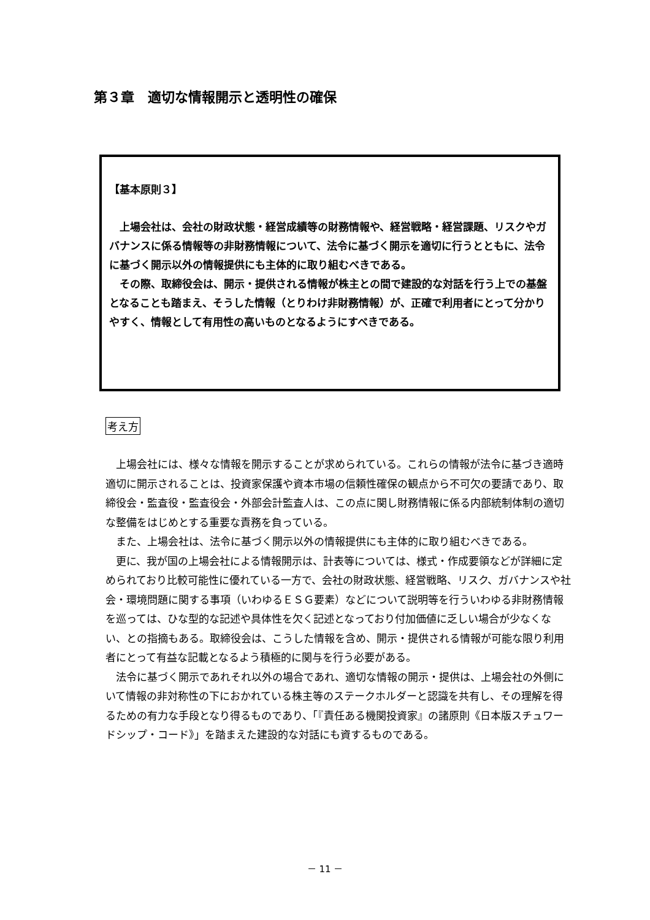第３章　適切な情報開示と透明性の確保
【基本原則３】
　上場会社は、会社の財政状態・経営成績等の財務情報や、経営戦略・経営課題、リスクやガバナンスに係る情報等の非財務情報について、法令に基づく開示を適切に行うとともに、法令に基づく開示以外の情報提供にも主体的に取り組むべきである。
　その際、取締役会は、開示・提供される情報が株主との間で建設的な対話を行う上での基盤となることも踏まえ、そうした情報（とりわけ非財務情報）が、正確で利用者にとって分かりやすく、情報として有用性の高いものとなるようにすべきである。
考え方
　上場会社には、様々な情報を開示することが求められている。これらの情報が法令に基づき適時適切に開示されることは、投資家保護や資本市場の信頼性確保の観点から不可欠の要請であり、取締役会・監査役・監査役会・外部会計監査人は、この点に関し財務情報に係る内部統制体制の適切な整備をはじめとする重要な責務を負っている。
　また、上場会社は、法令に基づく開示以外の情報提供にも主体的に取り組むべきである。
　更に、我が国の上場会社による情報開示は、計表等については、様式・作成要領などが詳細に定められており比較可能性に優れている一方で、会社の財政状態、経営戦略、リスク、ガバナンスや社会・環境問題に関する事項（いわゆるＥＳＧ要素）などについて説明等を行ういわゆる非財務情報を巡っては、ひな型的な記述や具体性を欠く記述となっており付加価値に乏しい場合が少なくない、との指摘もある。取締役会は、こうした情報を含め、開示・提供される情報が可能な限り利用者にとって有益な記載となるよう積極的に関与を行う必要がある。
　法令に基づく開示であれそれ以外の場合であれ、適切な情報の開示・提供は、上場会社の外側にいて情報の非対称性の下におかれている株主等のステークホルダーと認識を共有し、その理解を得るための有力な手段となり得るものであり、「『責任ある機関投資家』の諸原則《日本版スチュワードシップ・コード》」を踏まえた建設的な対話にも資するものである。
－ 11 －